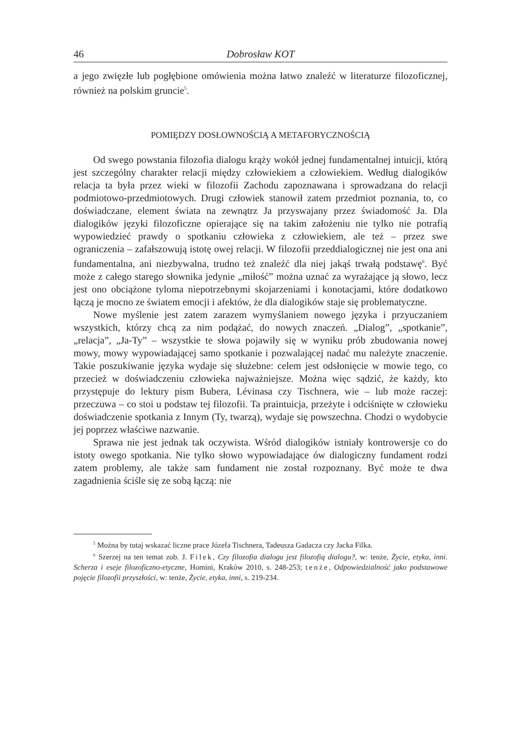46 Dobrosław KOT
a jego zwięzłe lub pogłębione omówienia można łatwo znaleźć w literaturze filozoficznej, również na polskim gruncie<sup>5</sup>.
POMIĘDZY DOSŁOWNOŚCIĄ A METAFORYCZNOŚCIĄ
Od swego powstania filozofia dialogu krąży wokół jednej fundamentalnej intuicji, którą jest szczególny charakter relacji między człowiekiem a człowiekiem. Według dialogików relacja ta była przez wieki w filozofii Zachodu zapoznawana i sprowadzana do relacji podmiotowo-przedmiotowych. Drugi człowiek stanowił zatem przedmiot poznania, to, co doświadczane, element świata na zewnątrz Ja przyswajany przez świadomość Ja. Dla dialogików języki filozoficzne opierające się na takim założeniu nie tylko nie potrafią wypowiedzieć prawdy o spotkaniu człowieka z człowiekiem, ale też – przez swe ograniczenia – zafałszowują istotę owej relacji. W filozofii przeddialogicznej nie jest ona ani fundamentalna, ani niezbywalna, trudno też znaleźć dla niej jakąś trwałą podstawę<sup>6</sup>. Być może z całego starego słownika jedynie „miłość” można uznać za wyrażające ją słowo, lecz jest ono obciążone tyloma niepotrzebnymi skojarzeniami i konotacjami, które dodatkowo łączą je mocno ze światem emocji i afektów, że dla dialogików staje się problematyczne.
Nowe myślenie jest zatem zarazem wymyślaniem nowego języka i przyuczaniem wszystkich, którzy chcą za nim podążać, do nowych znaczeń. „Dialog”, „spotkanie”, „relacja”, „Ja-Ty” – wszystkie te słowa pojawiły się w wyniku prób zbudowania nowej mowy, mowy wypowiadającej samo spotkanie i pozwalającej nadać mu należyte znaczenie. Takie poszukiwanie języka wydaje się służebne: celem jest odsłonięcie w mowie tego, co przecież w doświadczeniu człowieka najważniejsze. Można więc sądzić, że każdy, kto przystępuje do lektury pism Bubera, Lévinasa czy Tischnera, wie – lub może raczej: przeczuwa – co stoi u podstaw tej filozofii. Ta praintuicja, przeżyte i odciśnięte w człowieku doświadczenie spotkania z Innym (Ty, twarzą), wydaje się powszechna. Chodzi o wydobycie jej poprzez właściwe nazwanie.
Sprawa nie jest jednak tak oczywista. Wśród dialogików istniały kontrowersje co do istoty owego spotkania. Nie tylko słowo wypowiadające ów dialogiczny fundament rodzi zatem problemy, ale także sam fundament nie został rozpoznany. Być może te dwa zagadnienia ściśle się ze sobą łączą: nie
<sup>5</sup> Można by tutaj wskazać liczne prace Józefa Tischnera, Tadeusza Gadacza czy Jacka Filka.
<sup>6</sup> Szerzej na ten temat zob. J. Filek, Czy filozofia dialogu jest filozofią dialogu?, w: tenże, Życie, etyka, inni. Scherza i eseje filozoficzno-etyczne, Homini, Kraków 2010, s. 248-253; tenże, Odpowiedzialność jako podstawowe pojęcie filozofii przyszłości, w: tenże, Życie, etyka, inni, s. 219-234.